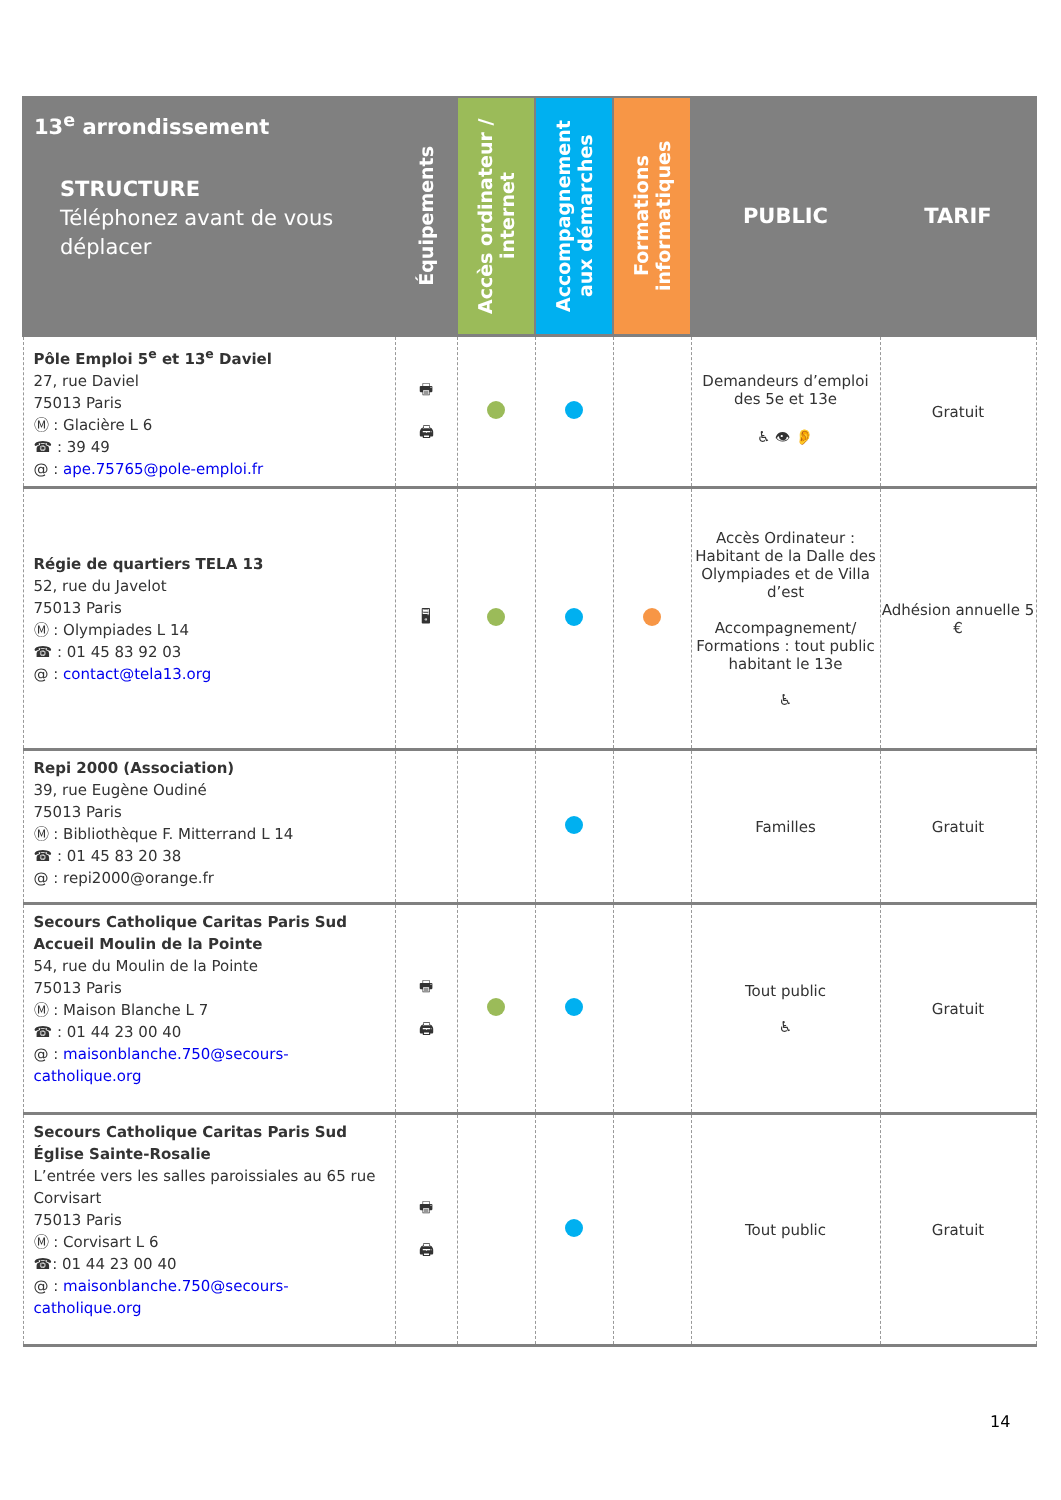| 13<sup>e</sup> arrondissement STRUCTURE Téléphonez avant de vous déplacer | Équipements | Accès ordinateur / internet | Accompagnement aux démarches | Formations informatiques | PUBLIC | TARIF |
| --- | --- | --- | --- | --- | --- | --- |
| Pôle Emploi 5<sup>e</sup> et 13<sup>e</sup> Daviel 27, rue Daviel 75013 Paris Ⓜ : Glacière L 6 ☎ : 39 49 @ : ape.75765@pole-emploi.fr | 🖶 🖨 | | | | Demandeurs d’emploi des 5e et 13e ♿ 👁 👂 | Gratuit |
| Régie de quartiers TELA 13 52, rue du Javelot 75013 Paris Ⓜ : Olympiades L 14 ☎ : 01 45 83 92 03 @ : contact@tela13.org | 🖥 | | | | Accès Ordinateur : Habitant de la Dalle des Olympiades et de Villa d’est Accompagnement/ Formations : tout public habitant le 13e ♿ | Adhésion annuelle 5 € |
| Repi 2000 (Association) 39, rue Eugène Oudiné 75013 Paris Ⓜ : Bibliothèque F. Mitterrand L 14 ☎ : 01 45 83 20 38 @ : repi2000@orange.fr | | | | | Familles | Gratuit |
| Secours Catholique Caritas Paris Sud Accueil Moulin de la Pointe 54, rue du Moulin de la Pointe 75013 Paris Ⓜ : Maison Blanche L 7 ☎ : 01 44 23 00 40 @ : maisonblanche.750@secours-catholique.org | 🖶 🖨 | | | | Tout public ♿ | Gratuit |
| Secours Catholique Caritas Paris Sud Église Sainte-Rosalie L’entrée vers les salles paroissiales au 65 rue Corvisart 75013 Paris Ⓜ : Corvisart L 6 ☎: 01 44 23 00 40 @ : maisonblanche.750@secours-catholique.org | 🖶 🖨 | | | | Tout public | Gratuit |
14